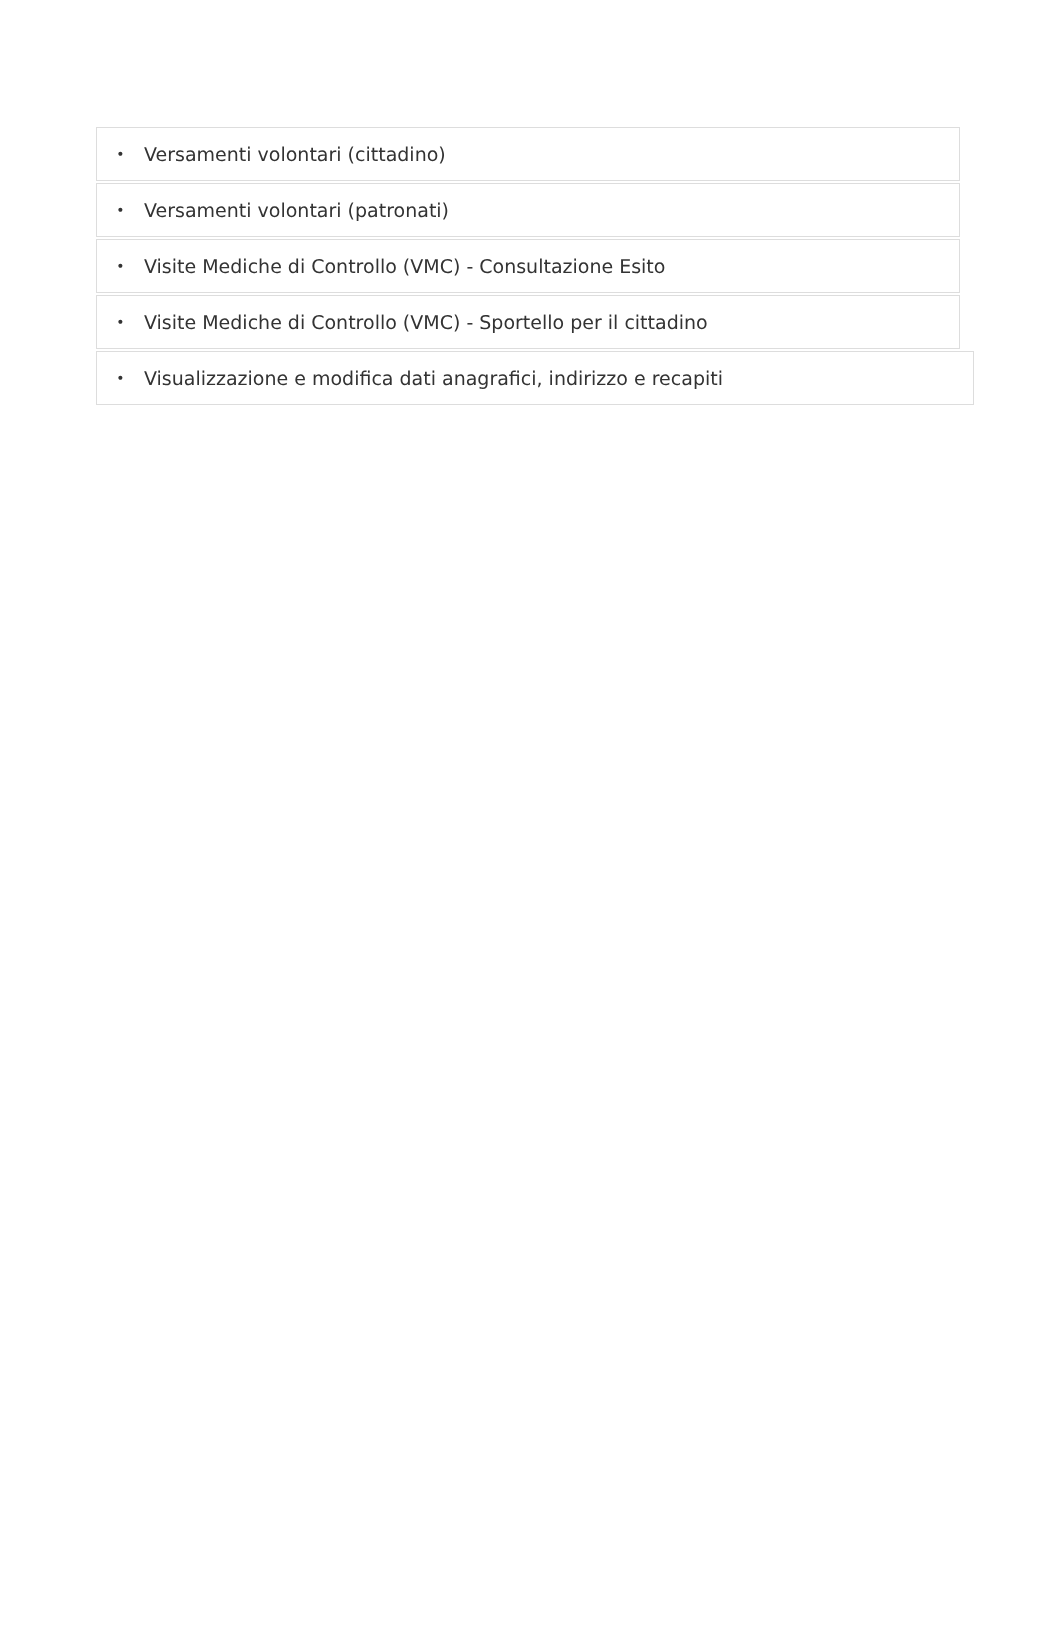• Versamenti volontari (cittadino)
• Versamenti volontari (patronati)
• Visite Mediche di Controllo (VMC) - Consultazione Esito
• Visite Mediche di Controllo (VMC) - Sportello per il cittadino
• Visualizzazione e modifica dati anagrafici, indirizzo e recapiti